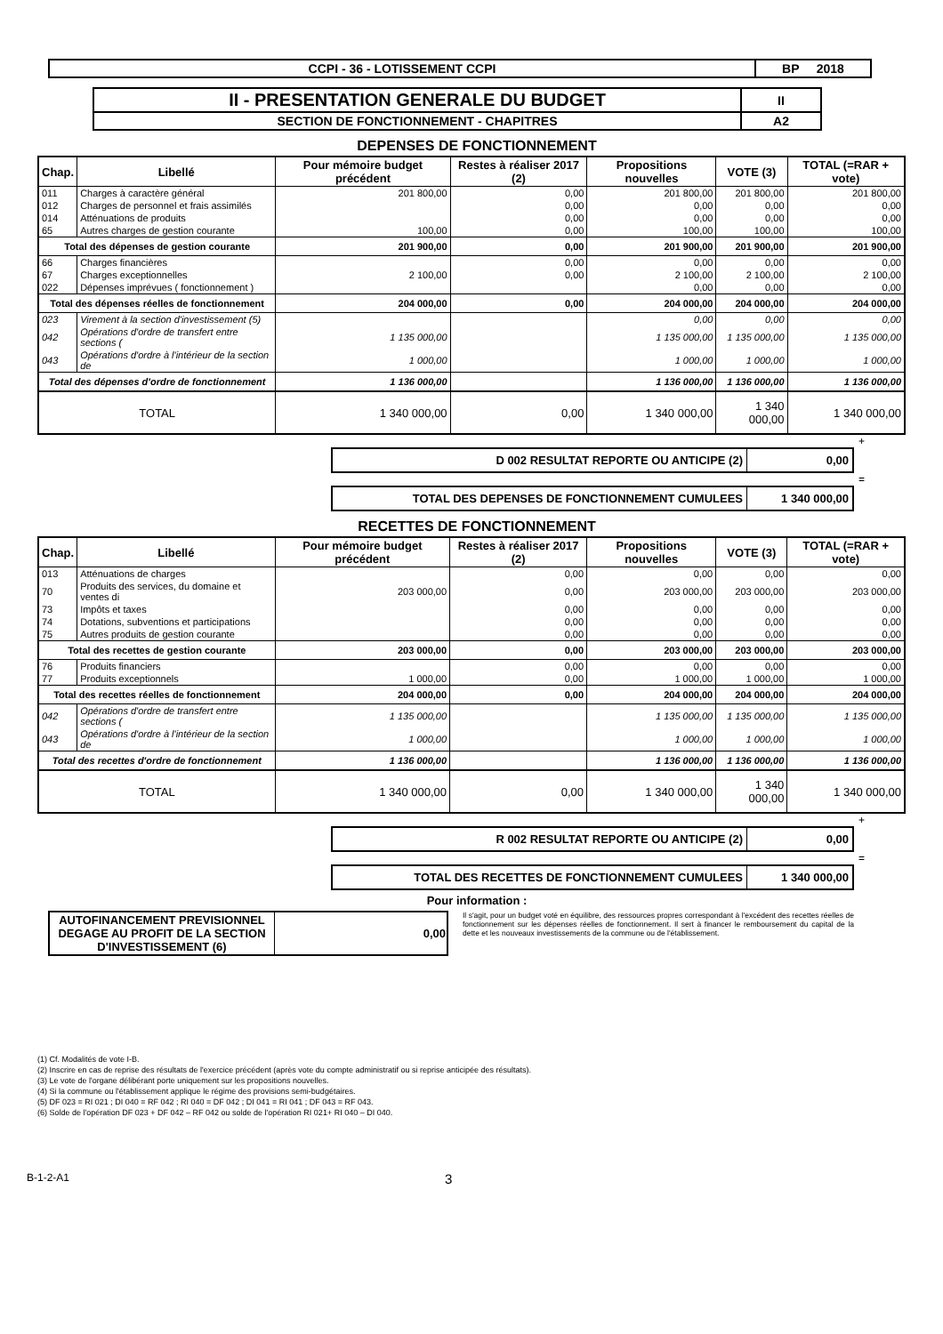| CCPI - 36 - LOTISSEMENT CCPI | BP 2018 |
| II - PRESENTATION GENERALE DU BUDGET | II |
| SECTION DE FONCTIONNEMENT - CHAPITRES | A2 |
DEPENSES DE FONCTIONNEMENT
| Chap. | Libellé | Pour mémoire budget précédent | Restes à réaliser 2017 (2) | Propositions nouvelles | VOTE (3) | TOTAL (=RAR + vote) |
| --- | --- | --- | --- | --- | --- | --- |
| 011 | Charges à caractère général | 201 800,00 | 0,00 | 201 800,00 | 201 800,00 | 201 800,00 |
| 012 | Charges de personnel et frais assimilés | | 0,00 | 0,00 | 0,00 | 0,00 |
| 014 | Atténuations de produits | | 0,00 | 0,00 | 0,00 | 0,00 |
| 65 | Autres charges de gestion courante | 100,00 | 0,00 | 100,00 | 100,00 | 100,00 |
| Total des dépenses de gestion courante | | 201 900,00 | 0,00 | 201 900,00 | 201 900,00 | 201 900,00 |
| 66 | Charges financières | | 0,00 | 0,00 | 0,00 | 0,00 |
| 67 | Charges exceptionnelles | 2 100,00 | 0,00 | 2 100,00 | 2 100,00 | 2 100,00 |
| 022 | Dépenses imprévues ( fonctionnement ) | | | 0,00 | 0,00 | 0,00 |
| Total des dépenses réelles de fonctionnement | | 204 000,00 | 0,00 | 204 000,00 | 204 000,00 | 204 000,00 |
| 023 | Virement à la section d'investissement (5) | | | 0,00 | 0,00 | 0,00 |
| 042 | Opérations d'ordre de transfert entre sections ( | 1 135 000,00 | | 1 135 000,00 | 1 135 000,00 | 1 135 000,00 |
| 043 | Opérations d'ordre à l'intérieur de la section de | 1 000,00 | | 1 000,00 | 1 000,00 | 1 000,00 |
| Total des dépenses d'ordre de fonctionnement | | 1 136 000,00 | | 1 136 000,00 | 1 136 000,00 | 1 136 000,00 |
| TOTAL | | 1 340 000,00 | 0,00 | 1 340 000,00 | 1 340 000,00 | 1 340 000,00 |
+
| D 002 RESULTAT REPORTE OU ANTICIPE (2) | 0,00 |
=
| TOTAL DES DEPENSES DE FONCTIONNEMENT CUMULEES | 1 340 000,00 |
RECETTES DE FONCTIONNEMENT
| Chap. | Libellé | Pour mémoire budget précédent | Restes à réaliser 2017 (2) | Propositions nouvelles | VOTE (3) | TOTAL (=RAR + vote) |
| --- | --- | --- | --- | --- | --- | --- |
| 013 | Atténuations de charges | | 0,00 | 0,00 | 0,00 | 0,00 |
| 70 | Produits des services, du domaine et ventes di | 203 000,00 | 0,00 | 203 000,00 | 203 000,00 | 203 000,00 |
| 73 | Impôts et taxes | | 0,00 | 0,00 | 0,00 | 0,00 |
| 74 | Dotations, subventions et participations | | 0,00 | 0,00 | 0,00 | 0,00 |
| 75 | Autres produits de gestion courante | | 0,00 | 0,00 | 0,00 | 0,00 |
| Total des recettes de gestion courante | | 203 000,00 | 0,00 | 203 000,00 | 203 000,00 | 203 000,00 |
| 76 | Produits financiers | | 0,00 | 0,00 | 0,00 | 0,00 |
| 77 | Produits exceptionnels | 1 000,00 | 0,00 | 1 000,00 | 1 000,00 | 1 000,00 |
| Total des recettes réelles de fonctionnement | | 204 000,00 | 0,00 | 204 000,00 | 204 000,00 | 204 000,00 |
| 042 | Opérations d'ordre de transfert entre sections ( | 1 135 000,00 | | 1 135 000,00 | 1 135 000,00 | 1 135 000,00 |
| 043 | Opérations d'ordre à l'intérieur de la section de | 1 000,00 | | 1 000,00 | 1 000,00 | 1 000,00 |
| Total des recettes d'ordre de fonctionnement | | 1 136 000,00 | | 1 136 000,00 | 1 136 000,00 | 1 136 000,00 |
| TOTAL | | 1 340 000,00 | 0,00 | 1 340 000,00 | 1 340 000,00 | 1 340 000,00 |
+
| R 002 RESULTAT REPORTE OU ANTICIPE (2) | 0,00 |
=
| TOTAL DES RECETTES DE FONCTIONNEMENT CUMULEES | 1 340 000,00 |
Pour information :
| AUTOFINANCEMENT PREVISIONNEL DEGAGE AU PROFIT DE LA SECTION D'INVESTISSEMENT (6) | 0,00 |
Il s'agit, pour un budget voté en équilibre, des ressources propres correspondant à l'excédent des recettes réelles de fonctionnement sur les dépenses réelles de fonctionnement. Il sert à financer le remboursement du capital de la dette et les nouveaux investissements de la commune ou de l'établissement.
(1) Cf. Modalités de vote I-B.
(2) Inscrire en cas de reprise des résultats de l'exercice précédent (après vote du compte administratif ou si reprise anticipée des résultats).
(3) Le vote de l'organe délibérant porte uniquement sur les propositions nouvelles.
(4) Si la commune ou l'établissement applique le régime des provisions semi-budgétaires.
(5) DF 023 = RI 021 ; DI 040 = RF 042 ; RI 040 = DF 042 ; DI 041 = RI 041 ; DF 043 = RF 043.
(6) Solde de l'opération DF 023 + DF 042 – RF 042 ou solde de l'opération RI 021+ RI 040 – DI 040.
B-1-2-A1 3